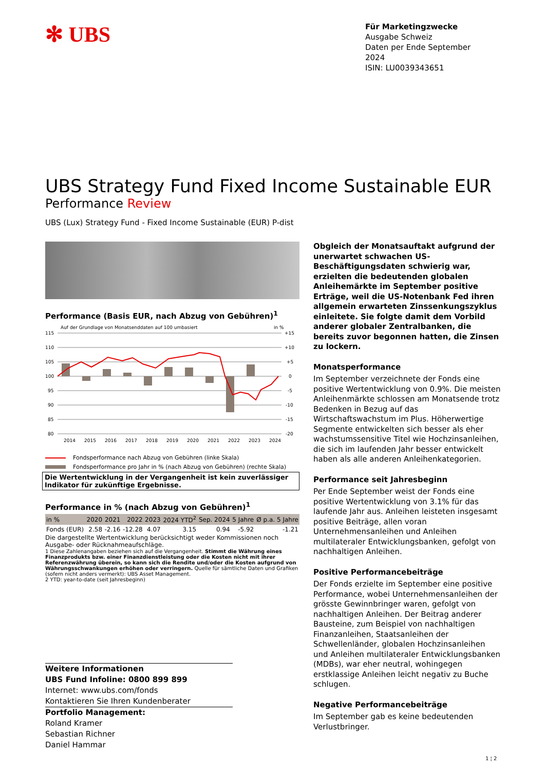✻ UBS
Für Marketingzwecke
Ausgabe Schweiz
Daten per Ende September 2024
ISIN: LU0039343651
UBS Strategy Fund Fixed Income Sustainable EUR
Performance Review
UBS (Lux) Strategy Fund - Fixed Income Sustainable (EUR) P-dist
Performance (Basis EUR, nach Abzug von Gebühren)<sup>1</sup>
Auf der Grundlage von Monatsenddaten auf 100 umbasiert
in %
115
110
105
100
95
90
85
80
+15
+10
+5
0
-5
-10
-15
-20
2014
2015
2016
2017
2018
2019
2020
2021
2022
2023
2024
Fondsperformance nach Abzug von Gebühren (linke Skala)
Fondsperformance pro Jahr in % (nach Abzug von Gebühren) (rechte Skala)
Die Wertentwicklung in der Vergangenheit ist kein zuverlässiger Indikator für zukünftige Ergebnisse.
Performance in % (nach Abzug von Gebühren)<sup>1</sup>
| in % | 2020 | 2021 | 2022 | 2023 | 2024 YTD<sup>2</sup> | Sep. 2024 | 5 Jahre | Ø p.a. 5 Jahre |
| --- | --- | --- | --- | --- | --- | --- | --- | --- |
| Fonds (EUR) | 2.58 | -2.16 | -12.28 | 4.07 | 3.15 | 0.94 | -5.92 | -1.21 |
Die dargestellte Wertentwicklung berücksichtigt weder Kommissionen noch Ausgabe- oder Rücknahmeaufschläge.
1 Diese Zahlenangaben beziehen sich auf die Vergangenheit. Stimmt die Währung eines Finanzprodukts bzw. einer Finanzdienstleistung oder die Kosten nicht mit ihrer Referenzwährung überein, so kann sich die Rendite und/oder die Kosten aufgrund von Währungsschwankungen erhöhen oder verringern. Quelle für sämtliche Daten und Grafiken (sofern nicht anders vermerkt): UBS Asset Management.
2 YTD: year-to-date (seit Jahresbeginn)
Obgleich der Monatsauftakt aufgrund der unerwartet schwachen US-Beschäftigungsdaten schwierig war, erzielten die bedeutenden globalen Anleihemärkte im September positive Erträge, weil die US-Notenbank Fed ihren allgemein erwarteten Zinssenkungszyklus einleitete. Sie folgte damit dem Vorbild anderer globaler Zentralbanken, die bereits zuvor begonnen hatten, die Zinsen zu lockern.
Monatsperformance
Im September verzeichnete der Fonds eine positive Wertentwicklung von 0.9%. Die meisten Anleihenmärkte schlossen am Monatsende trotz Bedenken in Bezug auf das Wirtschaftswachstum im Plus. Höherwertige Segmente entwickelten sich besser als eher wachstumssensitive Titel wie Hochzinsanleihen, die sich im laufenden Jahr besser entwickelt haben als alle anderen Anleihenkategorien.
Performance seit Jahresbeginn
Per Ende September weist der Fonds eine positive Wertentwicklung von 3.1% für das laufende Jahr aus. Anleihen leisteten insgesamt positive Beiträge, allen voran Unternehmensanleihen und Anleihen multilateraler Entwicklungsbanken, gefolgt von nachhaltigen Anleihen.
Positive Performancebeiträge
Der Fonds erzielte im September eine positive Performance, wobei Unternehmensanleihen der grösste Gewinnbringer waren, gefolgt von nachhaltigen Anleihen. Der Beitrag anderer Bausteine, zum Beispiel von nachhaltigen Finanzanleihen, Staatsanleihen der Schwellenländer, globalen Hochzinsanleihen und Anleihen multilateraler Entwicklungsbanken (MDBs), war eher neutral, wohingegen erstklassige Anleihen leicht negativ zu Buche schlugen.
Negative Performancebeiträge
Im September gab es keine bedeutenden Verlustbringer.
Weitere Informationen
UBS Fund Infoline: 0800 899 899
Internet: www.ubs.com/fonds
Kontaktieren Sie Ihren Kundenberater
Portfolio Management:
Roland Kramer
Sebastian Richner
Daniel Hammar
1 ¦ 2